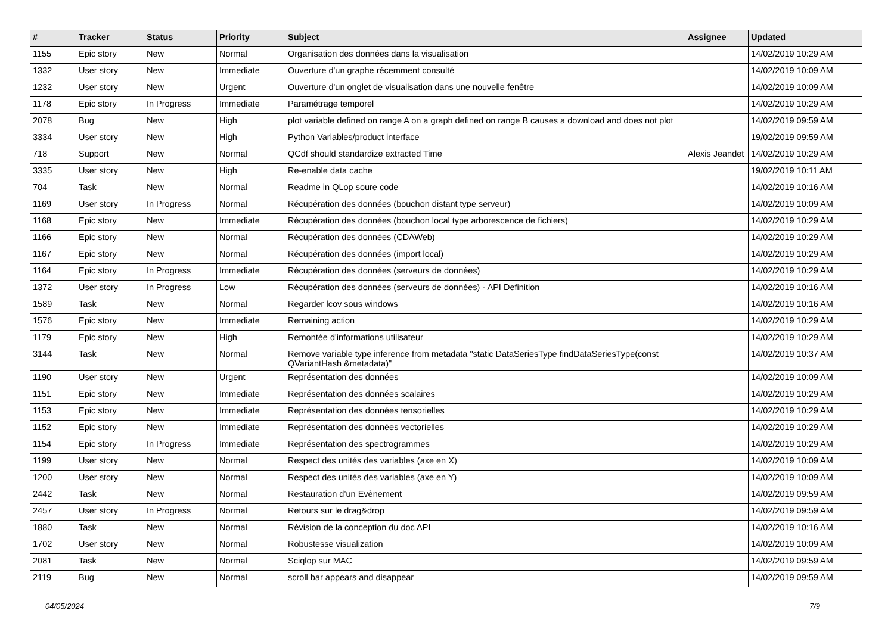| # | Tracker | Status | Priority | Subject | Assignee | Updated |
| --- | --- | --- | --- | --- | --- | --- |
| 1155 | Epic story | New | Normal | Organisation des données dans la visualisation | | 14/02/2019 10:29 AM |
| 1332 | User story | New | Immediate | Ouverture d'un graphe récemment consulté | | 14/02/2019 10:09 AM |
| 1232 | User story | New | Urgent | Ouverture d'un onglet de visualisation dans une nouvelle fenêtre | | 14/02/2019 10:09 AM |
| 1178 | Epic story | In Progress | Immediate | Paramétrage temporel | | 14/02/2019 10:29 AM |
| 2078 | Bug | New | High | plot variable defined on range A on a graph defined on range B causes a download and does not plot | | 14/02/2019 09:59 AM |
| 3334 | User story | New | High | Python Variables/product interface | | 19/02/2019 09:59 AM |
| 718 | Support | New | Normal | QCdf should standardize extracted Time | Alexis Jeandet | 14/02/2019 10:29 AM |
| 3335 | User story | New | High | Re-enable data cache | | 19/02/2019 10:11 AM |
| 704 | Task | New | Normal | Readme in QLop soure code | | 14/02/2019 10:16 AM |
| 1169 | User story | In Progress | Normal | Récupération des données (bouchon distant type serveur) | | 14/02/2019 10:09 AM |
| 1168 | Epic story | New | Immediate | Récupération des données (bouchon local type arborescence de fichiers) | | 14/02/2019 10:29 AM |
| 1166 | Epic story | New | Normal | Récupération des données (CDAWeb) | | 14/02/2019 10:29 AM |
| 1167 | Epic story | New | Normal | Récupération des données (import local) | | 14/02/2019 10:29 AM |
| 1164 | Epic story | In Progress | Immediate | Récupération des données (serveurs de données) | | 14/02/2019 10:29 AM |
| 1372 | User story | In Progress | Low | Récupération des données (serveurs de données) - API Definition | | 14/02/2019 10:16 AM |
| 1589 | Task | New | Normal | Regarder lcov sous windows | | 14/02/2019 10:16 AM |
| 1576 | Epic story | New | Immediate | Remaining action | | 14/02/2019 10:29 AM |
| 1179 | Epic story | New | High | Remontée d'informations utilisateur | | 14/02/2019 10:29 AM |
| 3144 | Task | New | Normal | Remove variable type inference from metadata "static DataSeriesType findDataSeriesType(const QVariantHash &metadata)" | | 14/02/2019 10:37 AM |
| 1190 | User story | New | Urgent | Représentation des données | | 14/02/2019 10:09 AM |
| 1151 | Epic story | New | Immediate | Représentation des données scalaires | | 14/02/2019 10:29 AM |
| 1153 | Epic story | New | Immediate | Représentation des données tensorielles | | 14/02/2019 10:29 AM |
| 1152 | Epic story | New | Immediate | Représentation des données vectorielles | | 14/02/2019 10:29 AM |
| 1154 | Epic story | In Progress | Immediate | Représentation des spectrogrammes | | 14/02/2019 10:29 AM |
| 1199 | User story | New | Normal | Respect des unités des variables (axe en X) | | 14/02/2019 10:09 AM |
| 1200 | User story | New | Normal | Respect des unités des variables (axe en Y) | | 14/02/2019 10:09 AM |
| 2442 | Task | New | Normal | Restauration d’un Evènement | | 14/02/2019 09:59 AM |
| 2457 | User story | In Progress | Normal | Retours sur le drag&drop | | 14/02/2019 09:59 AM |
| 1880 | Task | New | Normal | Révision de la conception du doc API | | 14/02/2019 10:16 AM |
| 1702 | User story | New | Normal | Robustesse visualization | | 14/02/2019 10:09 AM |
| 2081 | Task | New | Normal | Sciqlop sur MAC | | 14/02/2019 09:59 AM |
| 2119 | Bug | New | Normal | scroll bar appears and disappear | | 14/02/2019 09:59 AM |
04/05/2024 7/9